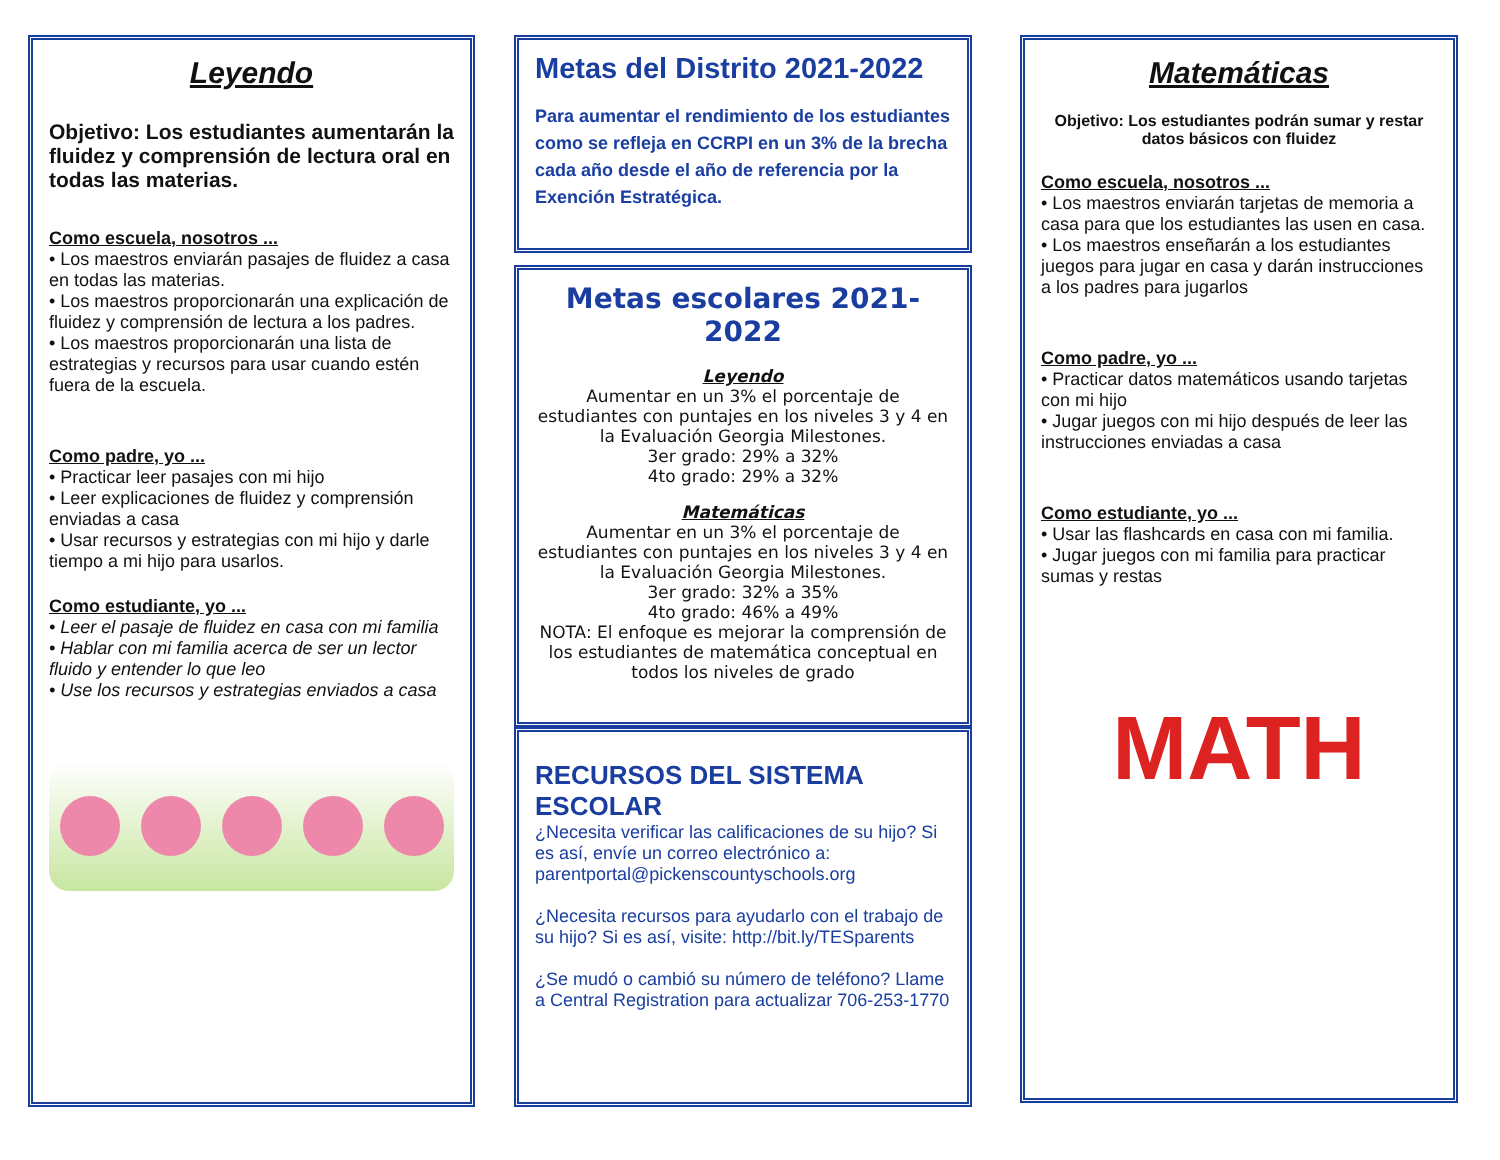Leyendo
Objetivo: Los estudiantes aumentarán la fluidez y comprensión de lectura oral en todas las materias.
Como escuela, nosotros ...
• Los maestros enviarán pasajes de fluidez a casa en todas las materias.
• Los maestros proporcionarán una explicación de fluidez y comprensión de lectura a los padres.
• Los maestros proporcionarán una lista de estrategias y recursos para usar cuando estén fuera de la escuela.
Como padre, yo ...
• Practicar leer pasajes con mi hijo
• Leer explicaciones de fluidez y comprensión enviadas a casa
• Usar recursos y estrategias con mi hijo y darle tiempo a mi hijo para usarlos.
Como estudiante, yo ...
• Leer el pasaje de fluidez en casa con mi familia
• Hablar con mi familia acerca de ser un lector fluido y entender lo que leo
• Use los recursos y estrategias enviados a casa
Metas del Distrito 2021-2022
Para aumentar el rendimiento de los estudiantes como se refleja en CCRPI en un 3% de la brecha cada año desde el año de referencia por la Exención Estratégica.
Metas escolares 2021-2022
Leyendo
Aumentar en un 3% el porcentaje de estudiantes con puntajes en los niveles 3 y 4 en la Evaluación Georgia Milestones.
3er grado: 29% a 32%
4to grado: 29% a 32%
Matemáticas
Aumentar en un 3% el porcentaje de estudiantes con puntajes en los niveles 3 y 4 en la Evaluación Georgia Milestones.
3er grado: 32% a 35%
4to grado: 46% a 49%
NOTA: El enfoque es mejorar la comprensión de los estudiantes de matemática conceptual en todos los niveles de grado
RECURSOS DEL SISTEMA ESCOLAR
¿Necesita verificar las calificaciones de su hijo? Si es así, envíe un correo electrónico a: parentportal@pickenscountyschools.org
¿Necesita recursos para ayudarlo con el trabajo de su hijo? Si es así, visite: http://bit.ly/TESparents
¿Se mudó o cambió su número de teléfono? Llame a Central Registration para actualizar 706-253-1770
Matemáticas
Objetivo: Los estudiantes podrán sumar y restar datos básicos con fluidez
Como escuela, nosotros ...
• Los maestros enviarán tarjetas de memoria a casa para que los estudiantes las usen en casa.
• Los maestros enseñarán a los estudiantes juegos para jugar en casa y darán instrucciones a los padres para jugarlos
Como padre, yo ...
• Practicar datos matemáticos usando tarjetas con mi hijo
• Jugar juegos con mi hijo después de leer las instrucciones enviadas a casa
Como estudiante, yo ...
• Usar las flashcards en casa con mi familia.
• Jugar juegos con mi familia para practicar sumas y restas
MATH